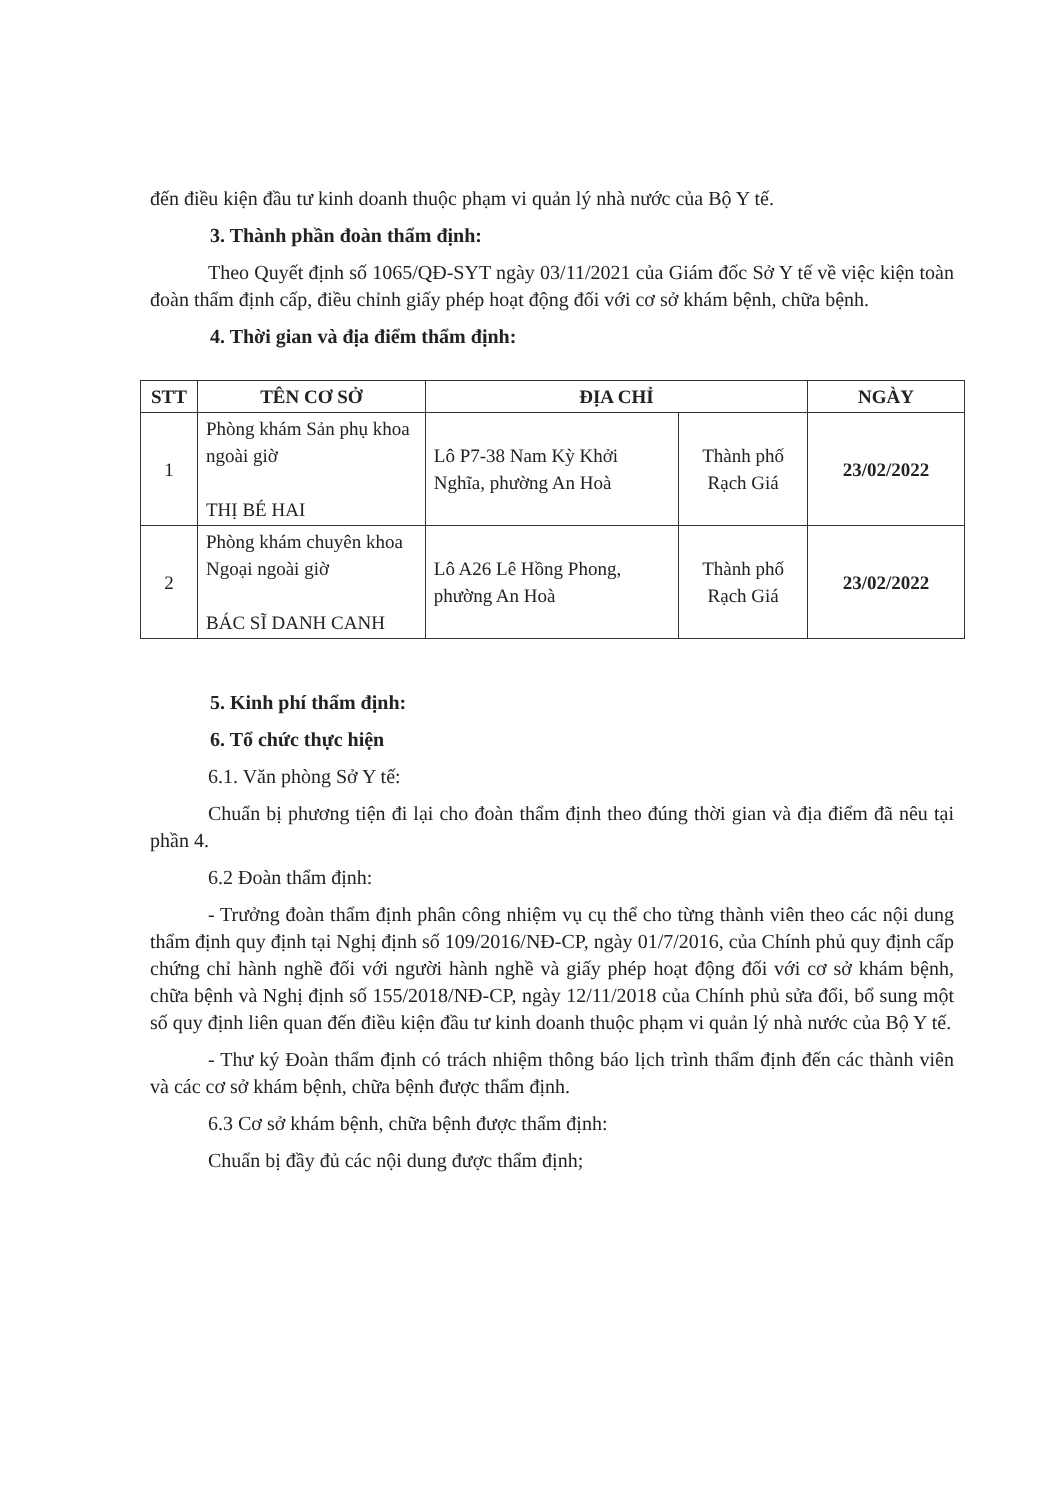đến điều kiện đầu tư kinh doanh thuộc phạm vi quản lý nhà nước của Bộ Y tế.
3. Thành phần đoàn thẩm định:
Theo Quyết định số 1065/QĐ-SYT ngày 03/11/2021 của Giám đốc Sở Y tế về việc kiện toàn đoàn thẩm định cấp, điều chỉnh giấy phép hoạt động đối với cơ sở khám bệnh, chữa bệnh.
4. Thời gian và địa điểm thẩm định:
| STT | TÊN CƠ SỞ | ĐỊA CHỈ | | NGÀY |
| --- | --- | --- | --- | --- |
| 1 | Phòng khám Sản phụ khoa ngoài giờ THỊ BÉ HAI | Lô P7-38 Nam Kỳ Khởi Nghĩa, phường An Hoà | Thành phố Rạch Giá | 23/02/2022 |
| 2 | Phòng khám chuyên khoa Ngoại ngoài giờ BÁC SĨ DANH CANH | Lô A26 Lê Hồng Phong, phường An Hoà | Thành phố Rạch Giá | 23/02/2022 |
5. Kinh phí thẩm định:
6. Tổ chức thực hiện
6.1. Văn phòng Sở Y tế:
Chuẩn bị phương tiện đi lại cho đoàn thẩm định theo đúng thời gian và địa điểm đã nêu tại phần 4.
6.2 Đoàn thẩm định:
- Trưởng đoàn thẩm định phân công nhiệm vụ cụ thể cho từng thành viên theo các nội dung thẩm định quy định tại Nghị định số 109/2016/NĐ-CP, ngày 01/7/2016, của Chính phủ quy định cấp chứng chỉ hành nghề đối với người hành nghề và giấy phép hoạt động đối với cơ sở khám bệnh, chữa bệnh và Nghị định số 155/2018/NĐ-CP, ngày 12/11/2018 của Chính phủ sửa đổi, bổ sung một số quy định liên quan đến điều kiện đầu tư kinh doanh thuộc phạm vi quản lý nhà nước của Bộ Y tế.
- Thư ký Đoàn thẩm định có trách nhiệm thông báo lịch trình thẩm định đến các thành viên và các cơ sở khám bệnh, chữa bệnh được thẩm định.
6.3 Cơ sở khám bệnh, chữa bệnh được thẩm định:
Chuẩn bị đầy đủ các nội dung được thẩm định;